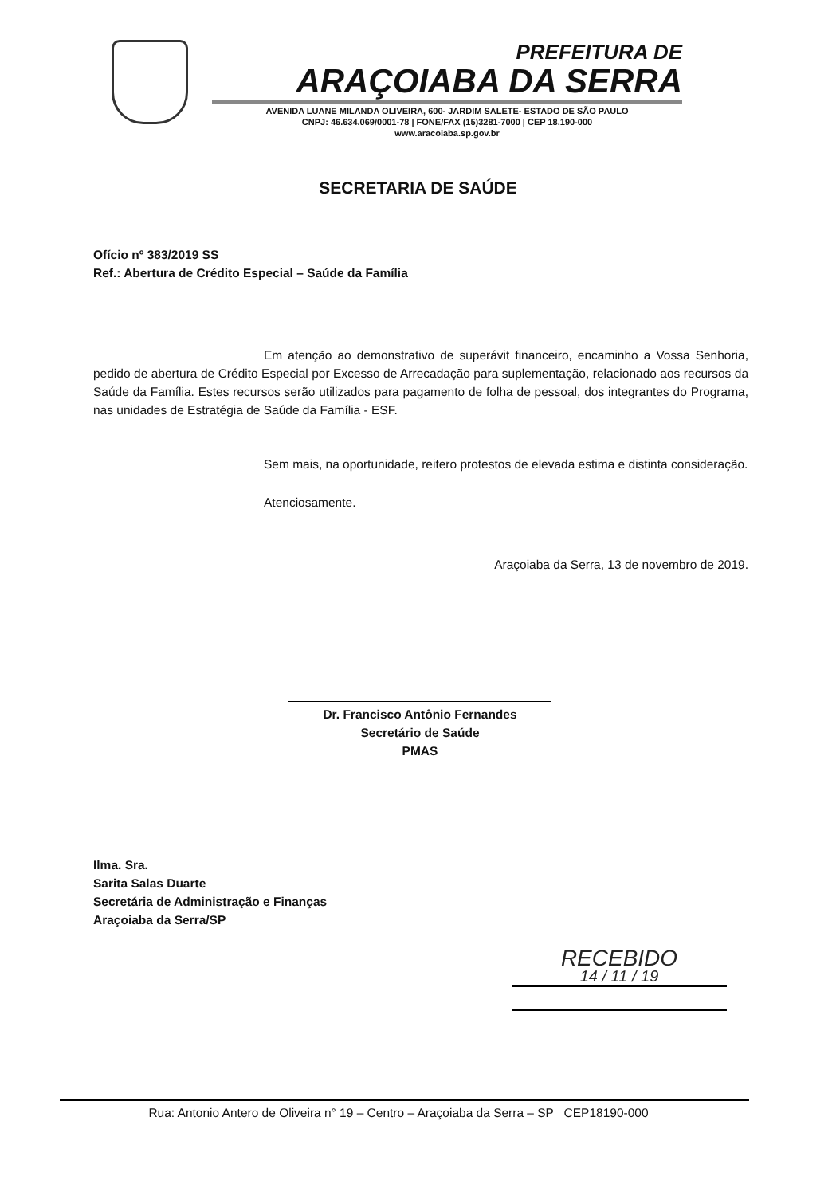PREFEITURA DE
ARAÇOIABA DA SERRA
AVENIDA LUANE MILANDA OLIVEIRA, 600- JARDIM SALETE- ESTADO DE SÃO PAULO
CNPJ: 46.634.069/0001-78 | FONE/FAX (15)3281-7000 | CEP 18.190-000
www.aracoiaba.sp.gov.br
SECRETARIA DE SAÚDE
Ofício nº 383/2019 SS
Ref.: Abertura de Crédito Especial – Saúde da Família
Em atenção ao demonstrativo de superávit financeiro, encaminho a Vossa Senhoria, pedido de abertura de Crédito Especial por Excesso de Arrecadação para suplementação, relacionado aos recursos da Saúde da Família. Estes recursos serão utilizados para pagamento de folha de pessoal, dos integrantes do Programa, nas unidades de Estratégia de Saúde da Família - ESF.
Sem mais, na oportunidade, reitero protestos de elevada estima e distinta consideração.
Atenciosamente.
Araçoiaba da Serra, 13 de novembro de 2019.
Dr. Francisco Antônio Fernandes
Secretário de Saúde
PMAS
Ilma. Sra.
Sarita Salas Duarte
Secretária de Administração e Finanças
Araçoiaba da Serra/SP
RECEBIDO
14 / 11 / 19
Rua: Antonio Antero de Oliveira n° 19 – Centro – Araçoiaba da Serra – SP CEP18190-000